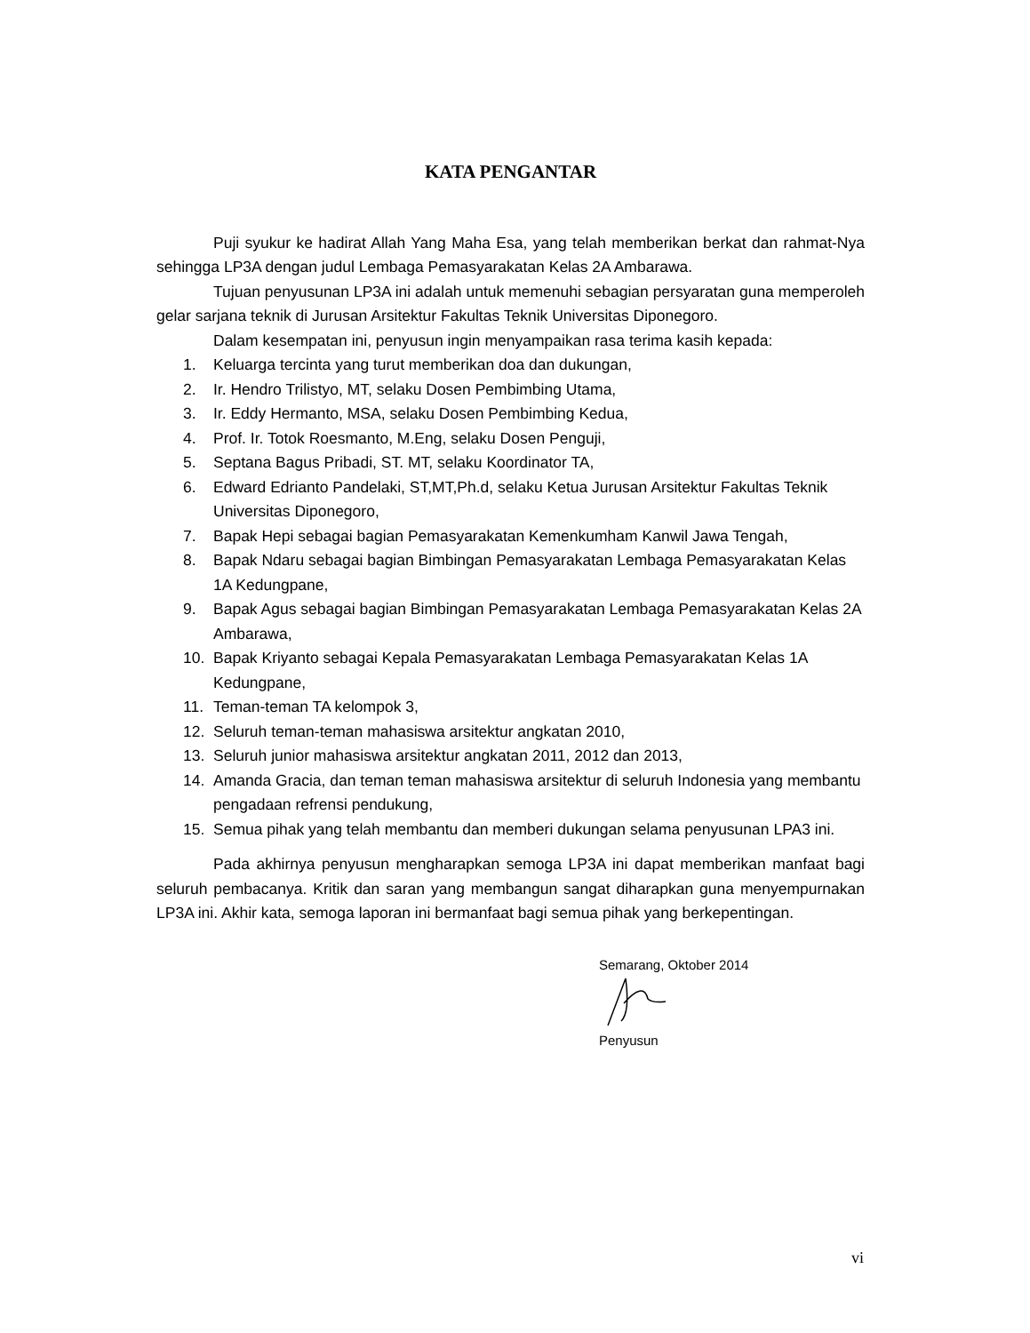KATA PENGANTAR
Puji syukur ke hadirat Allah Yang Maha Esa, yang telah memberikan berkat dan rahmat-Nya sehingga LP3A dengan judul Lembaga Pemasyarakatan Kelas 2A Ambarawa.
Tujuan penyusunan LP3A ini adalah untuk memenuhi sebagian persyaratan guna memperoleh gelar sarjana teknik di Jurusan Arsitektur Fakultas Teknik Universitas Diponegoro.
Dalam kesempatan ini, penyusun ingin menyampaikan rasa terima kasih kepada:
1. Keluarga tercinta yang turut memberikan doa dan dukungan,
2. Ir. Hendro Trilistyo, MT, selaku Dosen Pembimbing Utama,
3. Ir. Eddy Hermanto, MSA, selaku Dosen Pembimbing Kedua,
4. Prof. Ir. Totok Roesmanto, M.Eng, selaku Dosen Penguji,
5. Septana Bagus Pribadi, ST. MT, selaku Koordinator TA,
6. Edward Edrianto Pandelaki, ST,MT,Ph.d, selaku Ketua Jurusan Arsitektur Fakultas Teknik Universitas Diponegoro,
7. Bapak Hepi sebagai bagian Pemasyarakatan Kemenkumham Kanwil Jawa Tengah,
8. Bapak Ndaru sebagai bagian Bimbingan Pemasyarakatan Lembaga Pemasyarakatan Kelas 1A Kedungpane,
9. Bapak Agus sebagai bagian Bimbingan Pemasyarakatan Lembaga Pemasyarakatan Kelas 2A Ambarawa,
10. Bapak Kriyanto sebagai Kepala Pemasyarakatan Lembaga Pemasyarakatan Kelas 1A Kedungpane,
11. Teman-teman TA kelompok 3,
12. Seluruh teman-teman mahasiswa arsitektur angkatan 2010,
13. Seluruh junior mahasiswa arsitektur angkatan 2011, 2012 dan 2013,
14. Amanda Gracia, dan teman teman mahasiswa arsitektur di seluruh Indonesia yang membantu pengadaan refrensi pendukung,
15. Semua pihak yang telah membantu dan memberi dukungan selama penyusunan LPA3 ini.
Pada akhirnya penyusun mengharapkan semoga LP3A ini dapat memberikan manfaat bagi seluruh pembacanya. Kritik dan saran yang membangun sangat diharapkan guna menyempurnakan LP3A ini. Akhir kata, semoga laporan ini bermanfaat bagi semua pihak yang berkepentingan.
Semarang, Oktober 2014
Penyusun
vi